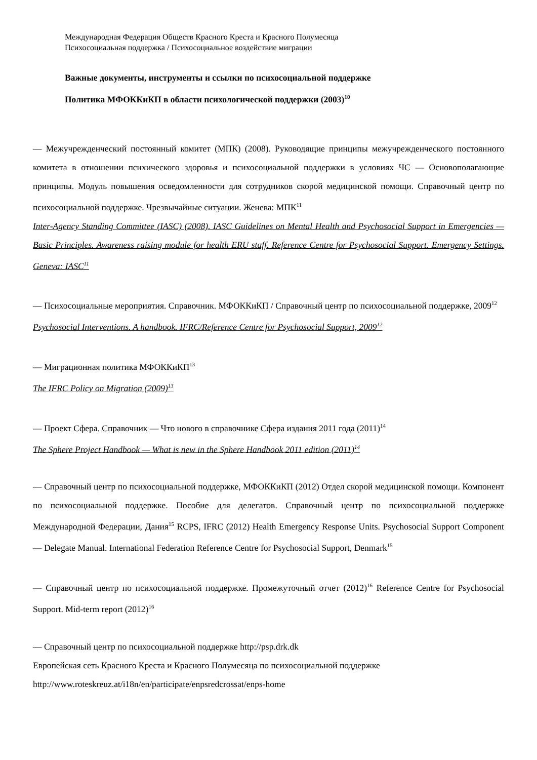Международная Федерация Обществ Красного Креста и Красного Полумесяца
Психосоциальная поддержка / Психосоциальное воздействие миграции
Важные документы, инструменты и ссылки по психосоциальной поддержке
Политика МФОККиКП в области психологической поддержки (2003)<sup>10</sup>
— Межучрежденческий постоянный комитет (МПК) (2008). Руководящие принципы межучрежденческого постоянного комитета в отношении психического здоровья и психосоциальной поддержки в условиях ЧС — Основополагающие принципы. Модуль повышения осведомленности для сотрудников скорой медицинской помощи. Справочный центр по психосоциальной поддержке. Чрезвычайные ситуации. Женева: МПК<sup>11</sup>
Inter-Agency Standing Committee (IASC) (2008). IASC Guidelines on Mental Health and Psychosocial Support in Emergencies — Basic Principles. Awareness raising module for health ERU staff. Reference Centre for Psychosocial Support. Emergency Settings. Geneva: IASC<sup>11</sup>
— Психосоциальные мероприятия. Справочник. МФОККиКП / Справочный центр по психосоциальной поддержке, 2009<sup>12</sup>
Psychosocial Interventions. A handbook. IFRC/Reference Centre for Psychosocial Support, 2009<sup>12</sup>
— Миграционная политика МФОККиКП<sup>13</sup>
The IFRC Policy on Migration (2009)<sup>13</sup>
— Проект Сфера. Справочник — Что нового в справочнике Сфера издания 2011 года (2011)<sup>14</sup>
The Sphere Project Handbook — What is new in the Sphere Handbook 2011 edition (2011)<sup>14</sup>
— Справочный центр по психосоциальной поддержке, МФОККиКП (2012) Отдел скорой медицинской помощи. Компонент по психосоциальной поддержке. Пособие для делегатов. Справочный центр по психосоциальной поддержке Международной Федерации, Дания<sup>15</sup> RCPS, IFRC (2012) Health Emergency Response Units. Psychosocial Support Component — Delegate Manual. International Federation Reference Centre for Psychosocial Support, Denmark<sup>15</sup>
— Справочный центр по психосоциальной поддержке. Промежуточный отчет (2012)<sup>16</sup> Reference Centre for Psychosocial Support. Mid-term report (2012)<sup>16</sup>
— Справочный центр по психосоциальной поддержке http://psp.drk.dk
Европейская сеть Красного Креста и Красного Полумесяца по психосоциальной поддержке
http://www.roteskreuz.at/i18n/en/participate/enpsredcrossat/enps-home